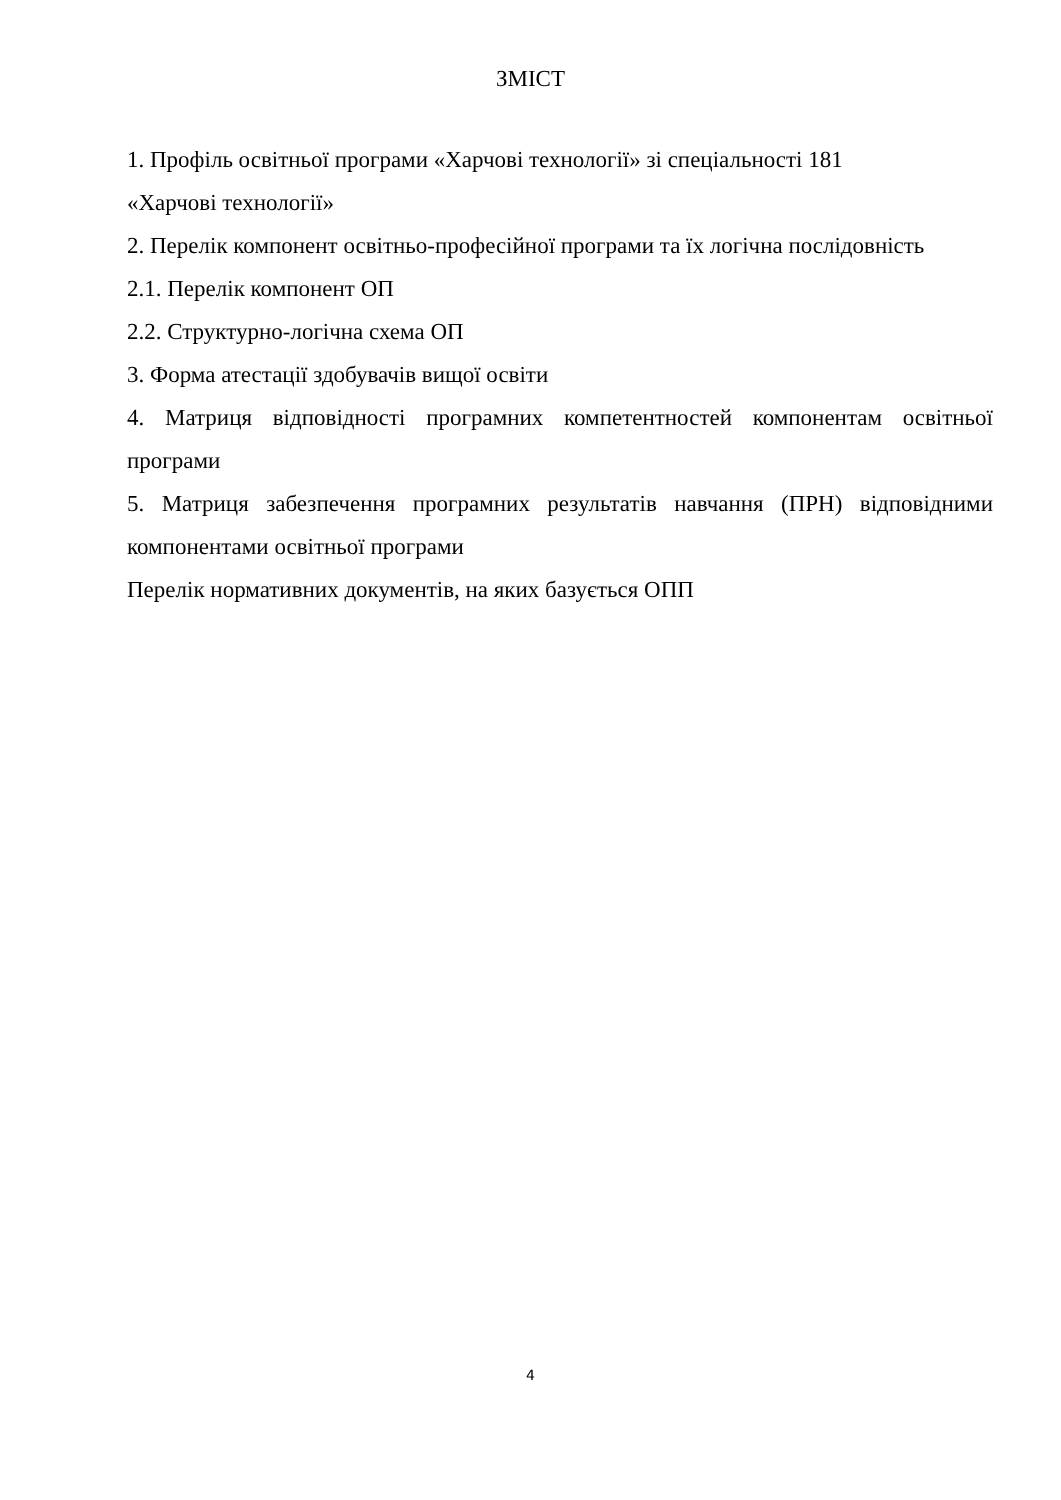ЗМІСТ
1. Профіль освітньої програми «Харчові технології» зі спеціальності 181
«Харчові технології»
2. Перелік компонент освітньо-професійної програми та їх логічна послідовність
2.1. Перелік компонент ОП
2.2. Структурно-логічна схема ОП
3. Форма атестації здобувачів вищої освіти
4. Матриця відповідності програмних компетентностей компонентам освітньої програми
5. Матриця забезпечення програмних результатів навчання (ПРН) відповідними компонентами освітньої програми
Перелік нормативних документів, на яких базується ОПП
4